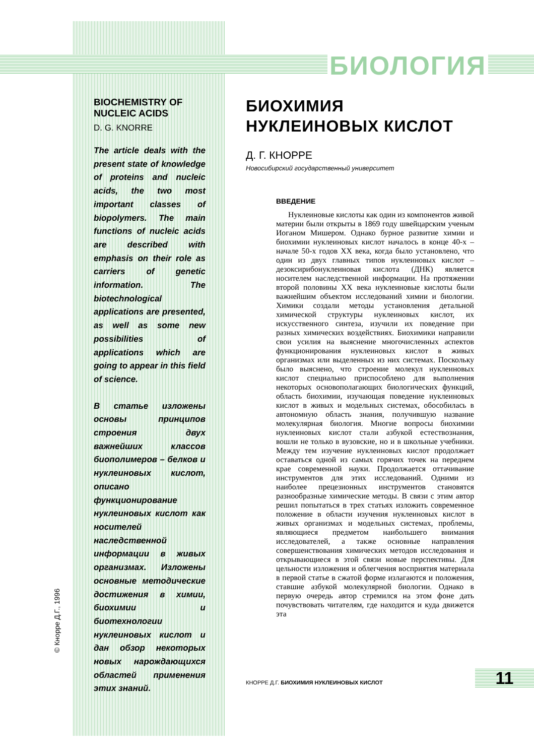БИОЛОГИЯ
BIOCHEMISTRY OF NUCLEIC ACIDS
D. G. KNORRE
The article deals with the present state of knowledge of proteins and nucleic acids, the two most important classes of biopolymers. The main functions of nucleic acids are described with emphasis on their role as carriers of genetic information. The biotechnological applications are presented, as well as some new possibilities of applications which are going to appear in this field of science.
В статье изложены основы принципов строения двух важнейших классов биополимеров – белков и нуклеиновых кислот, описано функционирование нуклеиновых кислот как носителей наследственной информации в живых организмах. Изложены основные методические достижения в химии, биохимии и биотехнологии нуклеиновых кислот и дан обзор некоторых новых нарождающихся областей применения этих знаний.
© Кнорре Д.Г., 1996
БИОХИМИЯ НУКЛЕИНОВЫХ КИСЛОТ
Д. Г. КНОРРЕ
Новосибирский государственный университет
ВВЕДЕНИЕ
Нуклеиновые кислоты как один из компонентов живой материи были открыты в 1869 году швейцарским ученым Иоганом Мишером. Однако бурное развитие химии и биохимии нуклеиновых кислот началось в конце 40-х – начале 50-х годов XX века, когда было установлено, что один из двух главных типов нуклеиновых кислот – дезоксирибонуклеиновая кислота (ДНК) является носителем наследственной информации. На протяжении второй половины XX века нуклеиновые кислоты были важнейшим объектом исследований химии и биологии. Химики создали методы установления детальной химической структуры нуклеиновых кислот, их искусственного синтеза, изучили их поведение при разных химических воздействиях. Биохимики направили свои усилия на выяснение многочисленных аспектов функционирования нуклеиновых кислот в живых организмах или выделенных из них системах. Поскольку было выяснено, что строение молекул нуклеиновых кислот специально приспособлено для выполнения некоторых основополагающих биологических функций, область биохимии, изучающая поведение нуклеиновых кислот в живых и модельных системах, обособилась в автономную область знания, получившую название молекулярная биология. Многие вопросы биохимии нуклеиновых кислот стали азбукой естествознания, вошли не только в вузовские, но и в школьные учебники. Между тем изучение нуклеиновых кислот продолжает оставаться одной из самых горячих точек на переднем крае современной науки. Продолжается оттачивание инструментов для этих исследований. Одними из наиболее прецезионных инструментов становятся разнообразные химические методы. В связи с этим автор решил попытаться в трех статьях изложить современное положение в области изучения нуклеиновых кислот в живых организмах и модельных системах, проблемы, являющиеся предметом наибольшего внимания исследователей, а также основные направления совершенствования химических методов исследования и открывающиеся в этой связи новые перспективы. Для цельности изложения и облегчения восприятия материала в первой статье в сжатой форме излагаются и положения, ставшие азбукой молекулярной биологии. Однако в первую очередь автор стремился на этом фоне дать почувствовать читателям, где находится и куда движется эта
КНОРРЕ Д.Г. БИОХИМИЯ НУКЛЕИНОВЫХ КИСЛОТ
11